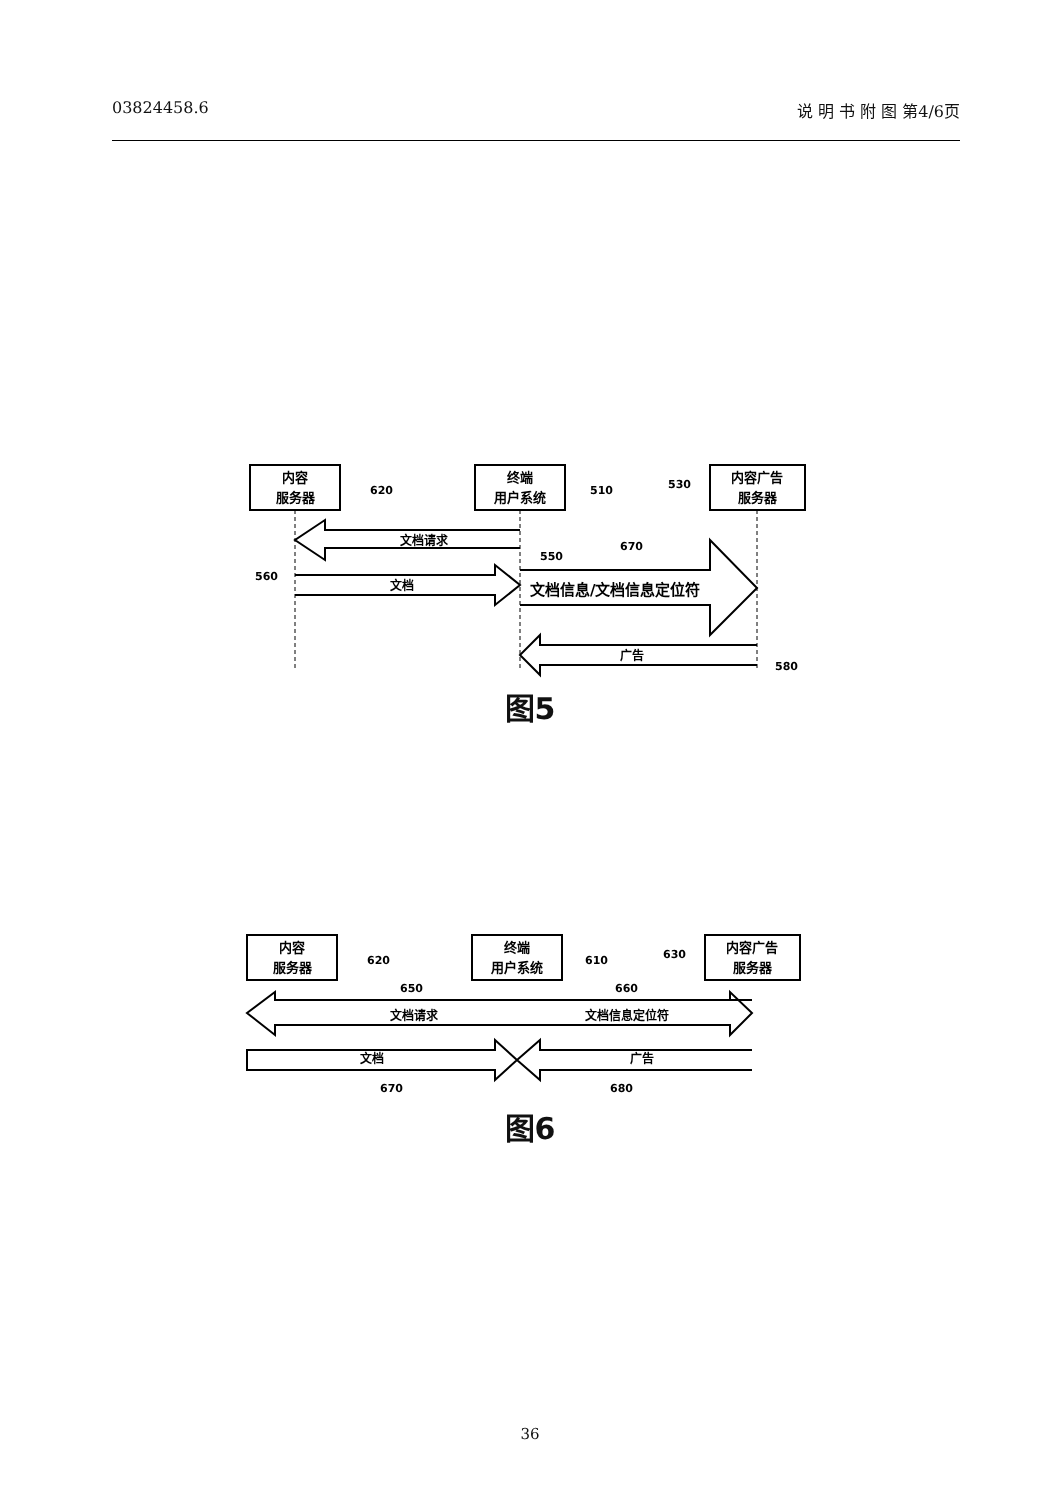03824458.6 说 明 书 附 图 第4/6页
内容
服务器
620
终端
用户系统
510
530
内容广告
服务器
文档请求
550
670
560
文档
文档信息/文档信息定位符
广告
580
图5
内容
服务器
620
终端
用户系统
610
630
内容广告
服务器
650
660
文档请求
文档信息定位符
文档
广告
670
680
图6
36